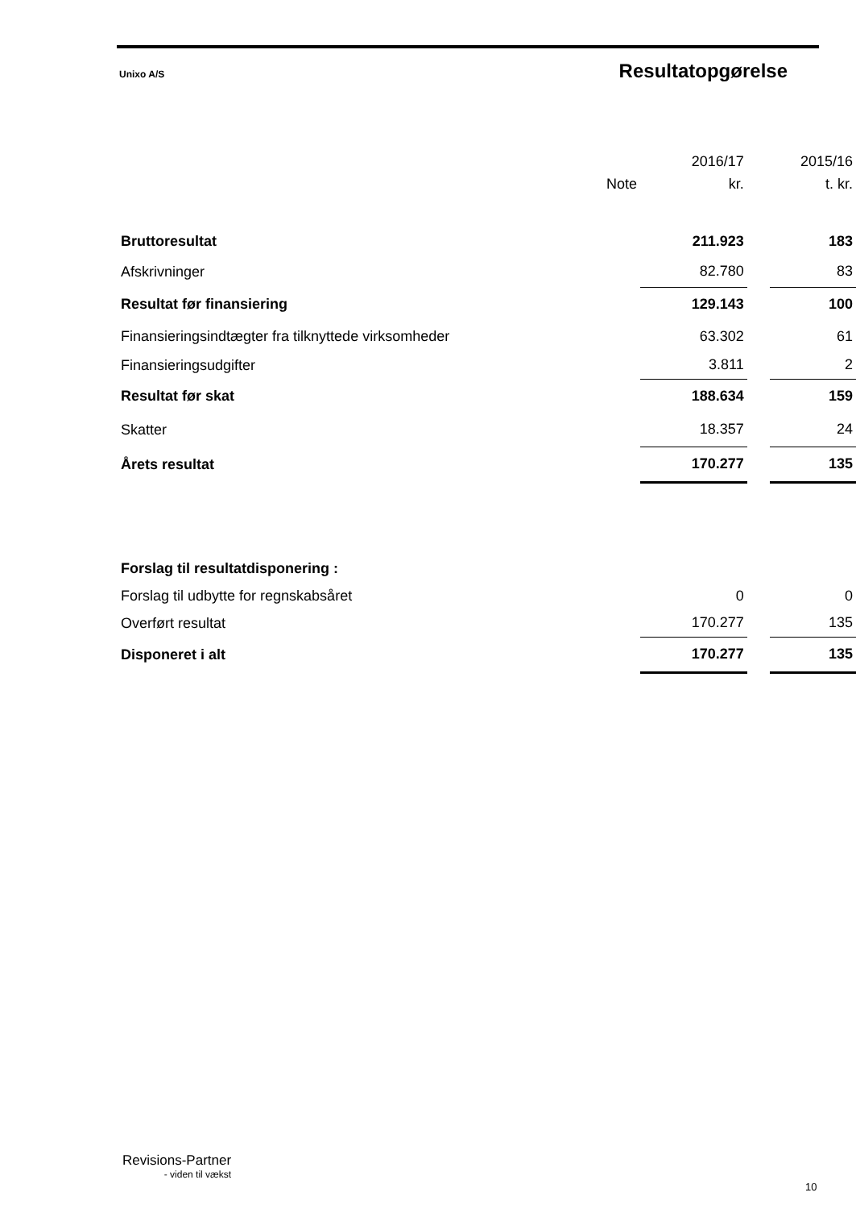Unixo A/S Resultatopgørelse
| | | 2016/17 | | 2015/16 |
| | Note | kr. | | t. kr. |
| Bruttoresultat | | 211.923 | | 183 |
| Afskrivninger | | 82.780 | | 83 |
| Resultat før finansiering | | 129.143 | | 100 |
| Finansieringsindtægter fra tilknyttede virksomheder | | 63.302 | | 61 |
| Finansieringsudgifter | | 3.811 | | 2 |
| Resultat før skat | | 188.634 | | 159 |
| Skatter | | 18.357 | | 24 |
| Årets resultat | | 170.277 | | 135 |
| Forslag til resultatdisponering : | | | | |
| Forslag til udbytte for regnskabsåret | | 0 | | 0 |
| Overført resultat | | 170.277 | | 135 |
| Disponeret i alt | | 170.277 | | 135 |
Revisions-Partner
- viden til vækst
10